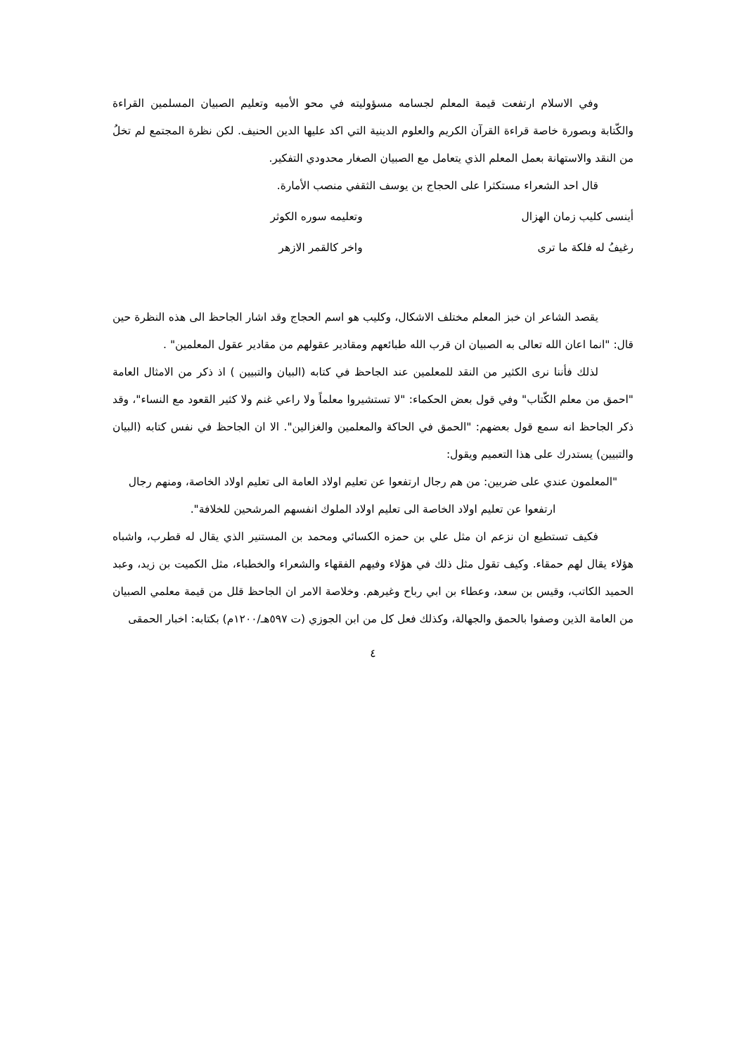وفي الاسلام ارتفعت قيمة المعلم لجسامه مسؤوليته في محو الأميه وتعليم الصبيان المسلمين القراءة والكّتابة وبصورة خاصة قراءة القرآن الكريم والعلوم الدينية التي اكد عليها الدين الحنيف. لكن نظرة المجتمع لم تخلُ من النقد والاستهانة بعمل المعلم الذي يتعامل مع الصبيان الصغار محدودي التفكير.
قال احد الشعراء مستكثرا على الحجاج بن يوسف الثقفي منصب الأمارة.
أينسى كليب زمان الهزال وتعليمه سوره الكوثر
رغيفُ له فلكة ما ترى واخر كالقمر الازهر
يقصد الشاعر ان خبز المعلم مختلف الاشكال، وكليب هو اسم الحجاج وقد اشار الجاحظ الى هذه النظرة حين قال: "انما اعان الله تعالى به الصبيان ان قرب الله طبائعهم ومقادير عقولهم من مقادير عقول المعلمين" .
لذلك فأننا نرى الكثير من النقد للمعلمين عند الجاحظ في كتابه (البيان والتبيين ) اذ ذكر من الامثال العامة "احمق من معلم الكّتاب" وفي قول بعض الحكماء: "لا تستشيروا معلماً ولا راعي غنم ولا كثير القعود مع النساء"، وقد ذكر الجاحظ انه سمع قول بعضهم: "الحمق في الحاكة والمعلمين والغزالين". الا ان الجاحظ في نفس كتابه (البيان والتبيين) يستدرك على هذا التعميم ويقول:
"المعلمون عندي على ضربين: من هم رجال ارتفعوا عن تعليم اولاد العامة الى تعليم اولاد الخاصة، ومنهم رجال ارتفعوا عن تعليم اولاد الخاصة الى تعليم اولاد الملوك انفسهم المرشحين للخلافة".
فكيف تستطيع ان نزعم ان مثل علي بن حمزه الكسائي ومحمد بن المستنير الذي يقال له قطرب، واشباه هؤلاء يقال لهم حمقاء. وكيف تقول مثل ذلك في هؤلاء وفيهم الفقهاء والشعراء والخطباء، مثل الكميت بن زيد، وعبد الحميد الكاتب، وقيس بن سعد، وعطاء بن ابي رباح وغيرهم. وخلاصة الامر ان الجاحظ قلل من قيمة معلمي الصبيان من العامة الذين وصفوا بالحمق والجهالة، وكذلك فعل كل من ابن الجوزي (ت ٥٩٧هـ/١٢٠٠م) بكتابه: اخبار الحمقى
٤